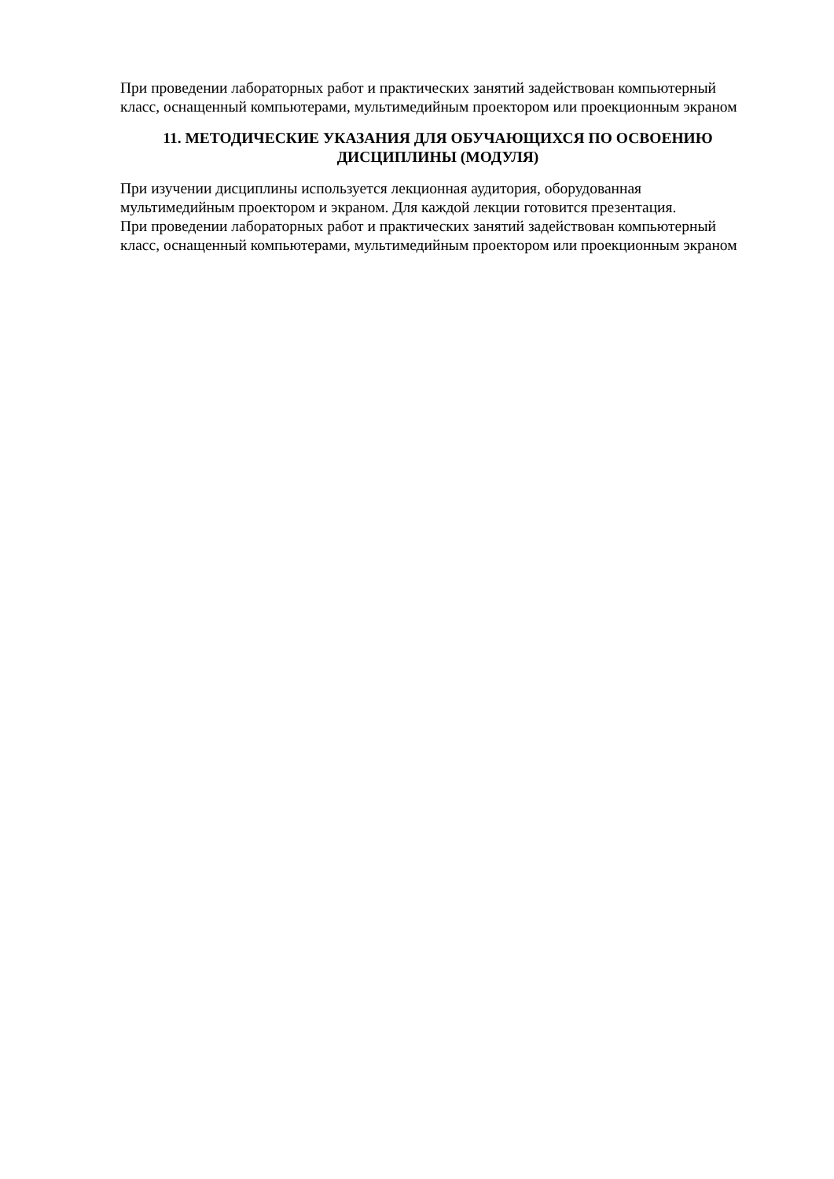При проведении лабораторных работ и практических занятий задействован компьютерный класс, оснащенный компьютерами, мультимедийным проектором или проекционным экраном
11. МЕТОДИЧЕСКИЕ УКАЗАНИЯ ДЛЯ ОБУЧАЮЩИХСЯ ПО ОСВОЕНИЮ
ДИСЦИПЛИНЫ (МОДУЛЯ)
При изучении дисциплины используется лекционная аудитория, оборудованная мультимедийным проектором и экраном. Для каждой лекции готовится презентация.
При проведении лабораторных работ и практических занятий задействован компьютерный класс, оснащенный компьютерами, мультимедийным проектором или проекционным экраном